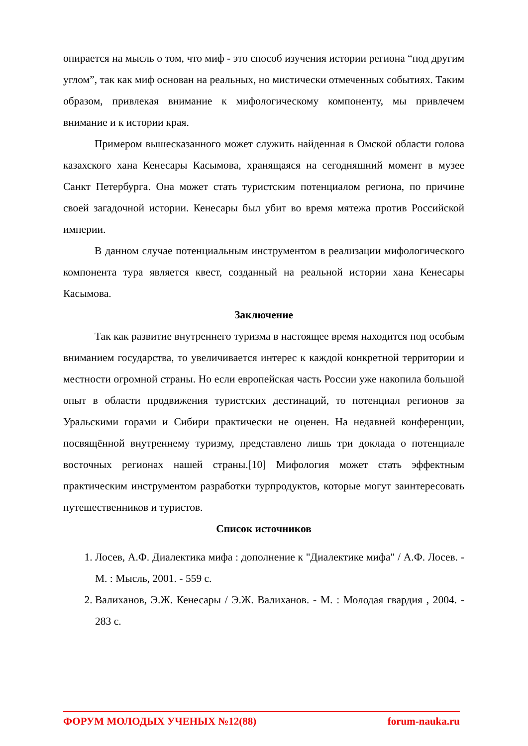опирается на мысль о том, что миф - это способ изучения истории региона “под другим углом”, так как миф основан на реальных, но мистически отмеченных событиях. Таким образом, привлекая внимание к мифологическому компоненту, мы привлечем внимание и к истории края.
Примером вышесказанного может служить найденная в Омской области голова казахского хана Кенесары Касымова, хранящаяся на сегодняшний момент в музее Санкт Петербурга. Она может стать туристским потенциалом региона, по причине своей загадочной истории. Кенесары был убит во время мятежа против Российской империи.
В данном случае потенциальным инструментом в реализации мифологического компонента тура является квест, созданный на реальной истории хана Кенесары Касымова.
Заключение
Так как развитие внутреннего туризма в настоящее время находится под особым вниманием государства, то увеличивается интерес к каждой конкретной территории и местности огромной страны. Но если европейская часть России уже накопила большой опыт в области продвижения туристских дестинаций, то потенциал регионов за Уральскими горами и Сибири практически не оценен. На недавней конференции, посвящённой внутреннему туризму, представлено лишь три доклада о потенциале восточных регионах нашей страны.[10] Мифология может стать эффектным практическим инструментом разработки турпродуктов, которые могут заинтересовать путешественников и туристов.
Список источников
1. Лосев, А.Ф. Диалектика мифа : дополнение к "Диалектике мифа" / А.Ф. Лосев. - М. : Мысль, 2001. - 559 с.
2. Валиханов, Э.Ж. Кенесары / Э.Ж. Валиханов. - М. : Молодая гвардия , 2004. - 283 с.
ФОРУМ МОЛОДЫХ УЧЕНЫХ №12(88) forum-nauka.ru